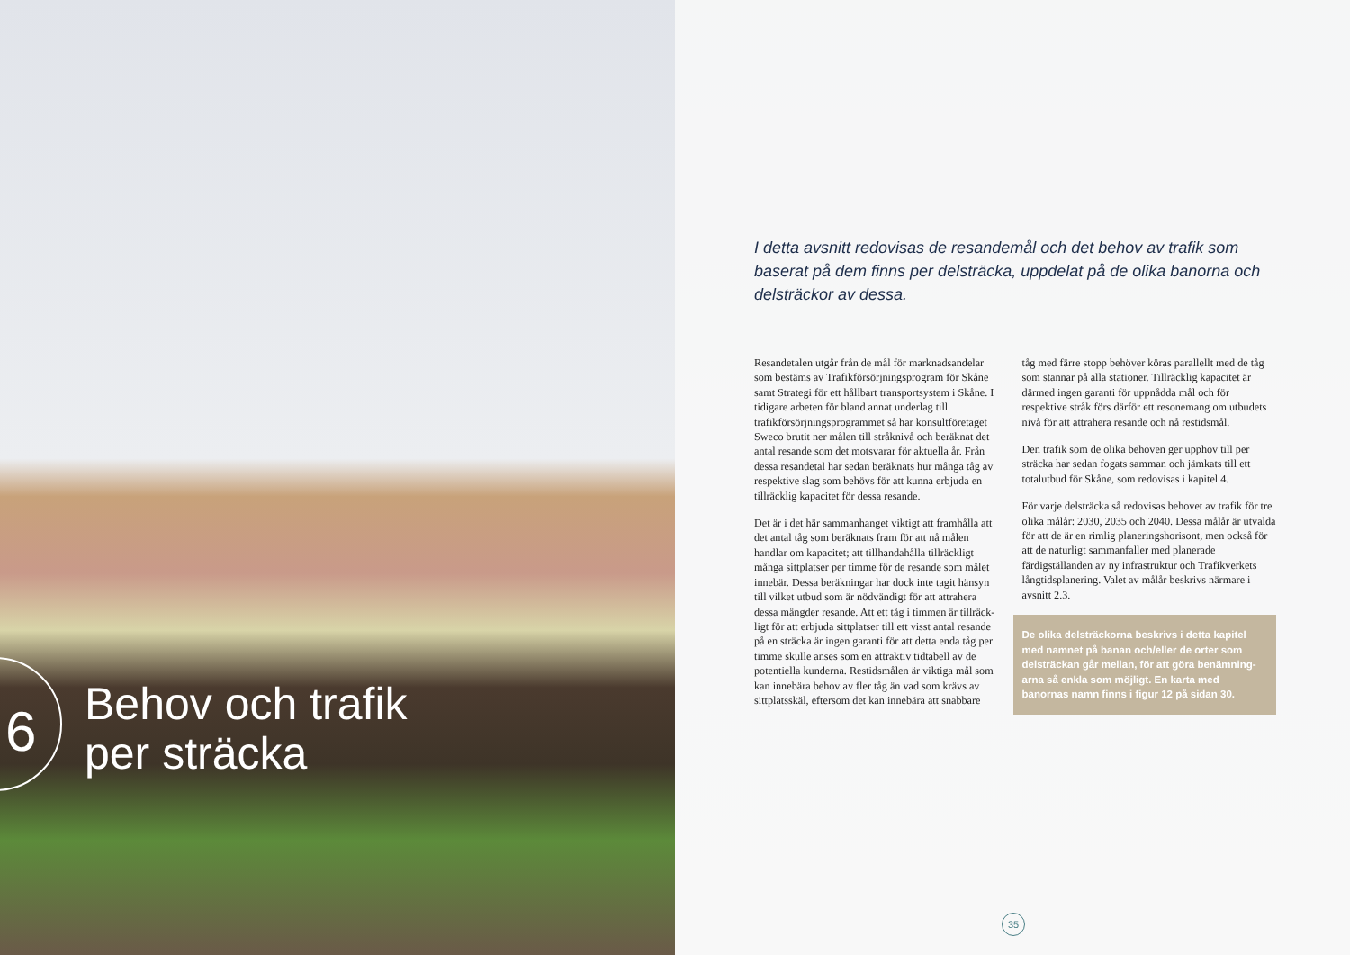6
Behov och trafik
per sträcka
I detta avsnitt redovisas de resandemål och det behov av trafik som baserat på dem finns per delsträcka, uppdelat på de olika banorna och delsträckor av dessa.
Resandetalen utgår från de mål för marknadsandelar som bestäms av Trafikförsörjningsprogram för Skåne samt Strategi för ett hållbart transportsystem i Skåne. I tidigare arbeten för bland annat underlag till trafikförsörjningsprogrammet så har konsultföretaget Sweco brutit ner målen till stråknivå och beräknat det antal resande som det motsvarar för aktuella år. Från dessa resandetal har sedan beräknats hur många tåg av respektive slag som behövs för att kunna erbjuda en tillräcklig kapacitet för dessa resande.
Det är i det här sammanhanget viktigt att framhålla att det antal tåg som beräknats fram för att nå målen handlar om kapacitet; att tillhandahålla tillräckligt många sittplatser per timme för de resande som målet innebär. Dessa beräkningar har dock inte tagit hänsyn till vilket utbud som är nödvändigt för att attrahera dessa mängder resande. Att ett tåg i timmen är tillräck­ligt för att erbjuda sittplatser till ett visst antal resande på en sträcka är ingen garanti för att detta enda tåg per timme skulle anses som en attraktiv tidtabell av de potentiella kunderna. Restidsmålen är viktiga mål som kan innebära behov av fler tåg än vad som krävs av sittplatsskäl, eftersom det kan innebära att snabbare
tåg med färre stopp behöver köras parallellt med de tåg som stannar på alla stationer. Tillräcklig kapacitet är därmed ingen garanti för uppnådda mål och för respektive stråk förs därför ett resonemang om utbu­dets nivå för att attrahera resande och nå restidsmål.
Den trafik som de olika behoven ger upphov till per sträcka har sedan fogats samman och jämkats till ett totalutbud för Skåne, som redovisas i kapitel 4.
För varje delsträcka så redovisas behovet av trafik för tre olika målår: 2030, 2035 och 2040. Dessa målår är utvalda för att de är en rimlig planeringshorisont, men också för att de naturligt sammanfaller med planerade färdigställanden av ny infrastruktur och Trafikverkets långtidsplanering. Valet av målår beskrivs närmare i avsnitt 2.3.
De olika delsträckorna beskrivs i detta kapitel med namnet på banan och/eller de orter som delsträckan går mellan, för att göra benämning­arna så enkla som möjligt. En karta med banornas namn finns i figur 12 på sidan 30.
35